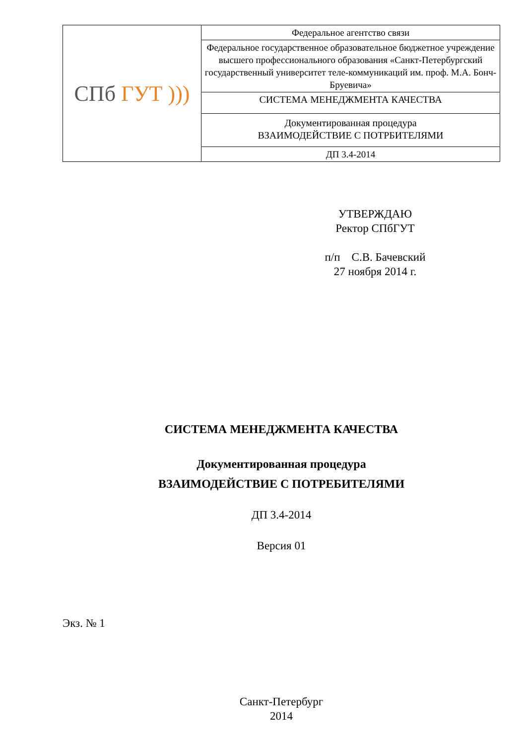| СПб ГУТ ))) | Федеральное агентство связи |
| | Федеральное государственное образовательное бюджетное учреждение высшего профессионального образования «Санкт-Петербургский государственный университет теле-коммуникаций им. проф. М.А. Бонч-Бруевича» |
| | СИСТЕМА МЕНЕДЖМЕНТА КАЧЕСТВА |
| | Документированная процедура ВЗАИМОДЕЙСТВИЕ С ПОТРБИТЕЛЯМИ |
| | ДП 3.4-2014 |
УТВЕРЖДАЮ
Ректор СПбГУТ
п/п С.В. Бачевский
27 ноября 2014 г.
СИСТЕМА МЕНЕДЖМЕНТА КАЧЕСТВА
Документированная процедура
ВЗАИМОДЕЙСТВИЕ С ПОТРЕБИТЕЛЯМИ
ДП 3.4-2014
Версия 01
Экз. № 1
Санкт-Петербург
2014